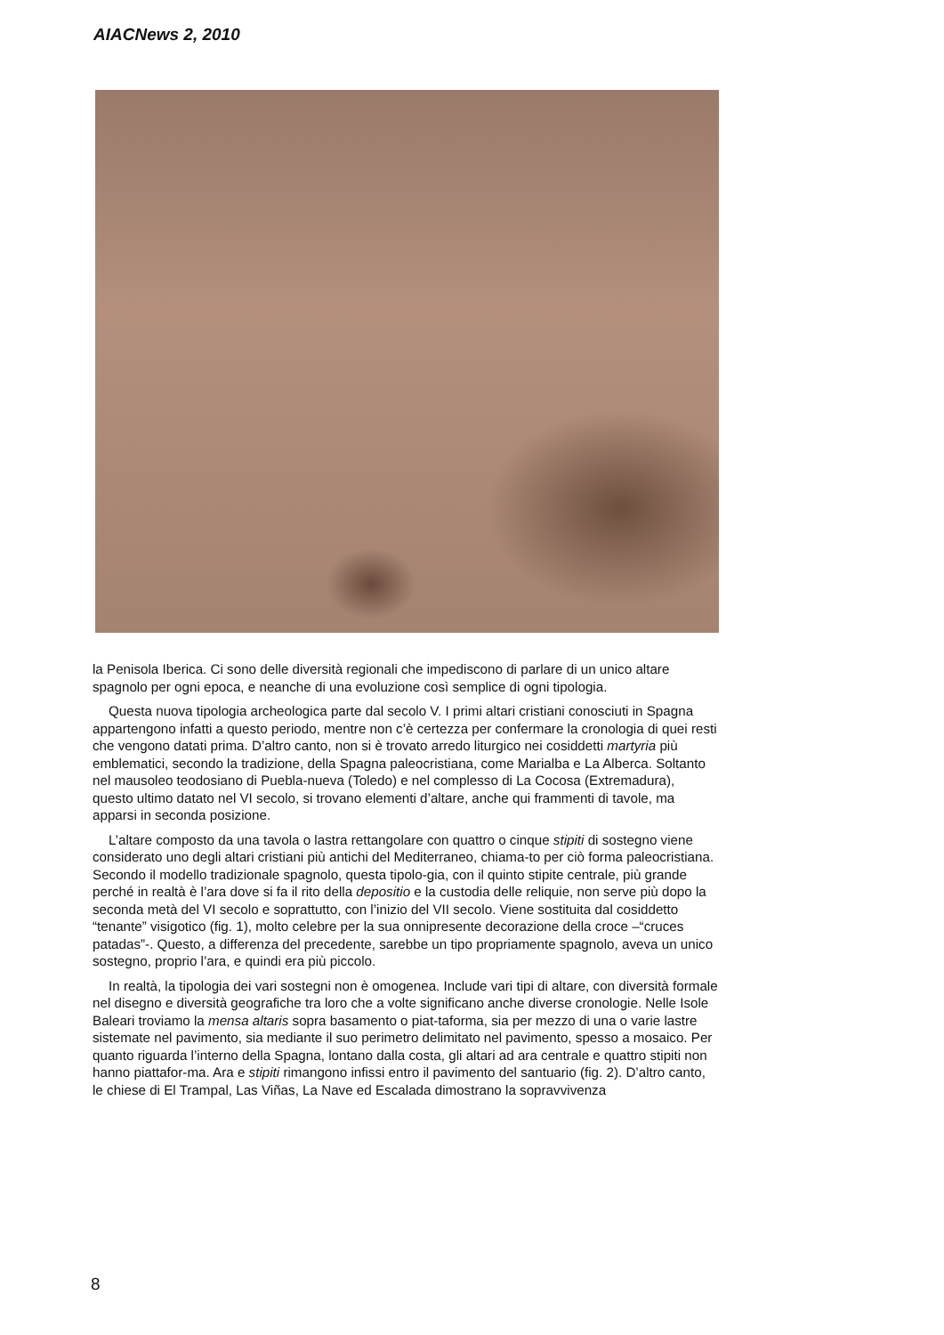AIACNews 2, 2010
la Penisola Iberica. Ci sono delle diversità regionali che impediscono di parlare di un unico altare spagnolo per ogni epoca, e neanche di una evoluzione così semplice di ogni tipologia.
Questa nuova tipologia archeologica parte dal secolo V. I primi altari cristiani conosciuti in Spagna appartengono infatti a questo periodo, mentre non c’è certezza per confermare la cronologia di quei resti che vengono datati prima. D’altro canto, non si è trovato arredo liturgico nei cosiddetti martyria più emblematici, secondo la tradizione, della Spagna paleocristiana, come Marialba e La Alberca. Soltanto nel mausoleo teodosiano di Puebla-nueva (Toledo) e nel complesso di La Cocosa (Extremadura), questo ultimo datato nel VI secolo, si trovano elementi d’altare, anche qui frammenti di tavole, ma apparsi in seconda posizione.
L’altare composto da una tavola o lastra rettangolare con quattro o cinque stipiti di sostegno viene considerato uno degli altari cristiani più antichi del Mediterraneo, chiama-to per ciò forma paleocristiana. Secondo il modello tradizionale spagnolo, questa tipolo-gia, con il quinto stipite centrale, più grande perché in realtà è l’ara dove si fa il rito della depositio e la custodia delle reliquie, non serve più dopo la seconda metà del VI secolo e soprattutto, con l’inizio del VII secolo. Viene sostituita dal cosiddetto “tenante” visigotico (fig. 1), molto celebre per la sua onnipresente decorazione della croce –“cruces patadas”-. Questo, a differenza del precedente, sarebbe un tipo propriamente spagnolo, aveva un unico sostegno, proprio l’ara, e quindi era più piccolo.
In realtà, la tipologia dei vari sostegni non è omogenea. Include vari tipi di altare, con diversità formale nel disegno e diversità geografiche tra loro che a volte significano anche diverse cronologie. Nelle Isole Baleari troviamo la mensa altaris sopra basamento o piat-taforma, sia per mezzo di una o varie lastre sistemate nel pavimento, sia mediante il suo perimetro delimitato nel pavimento, spesso a mosaico. Per quanto riguarda l’interno della Spagna, lontano dalla costa, gli altari ad ara centrale e quattro stipiti non hanno piattafor-ma. Ara e stipiti rimangono infissi entro il pavimento del santuario (fig. 2). D’altro canto, le chiese di El Trampal, Las Viñas, La Nave ed Escalada dimostrano la sopravvivenza
8